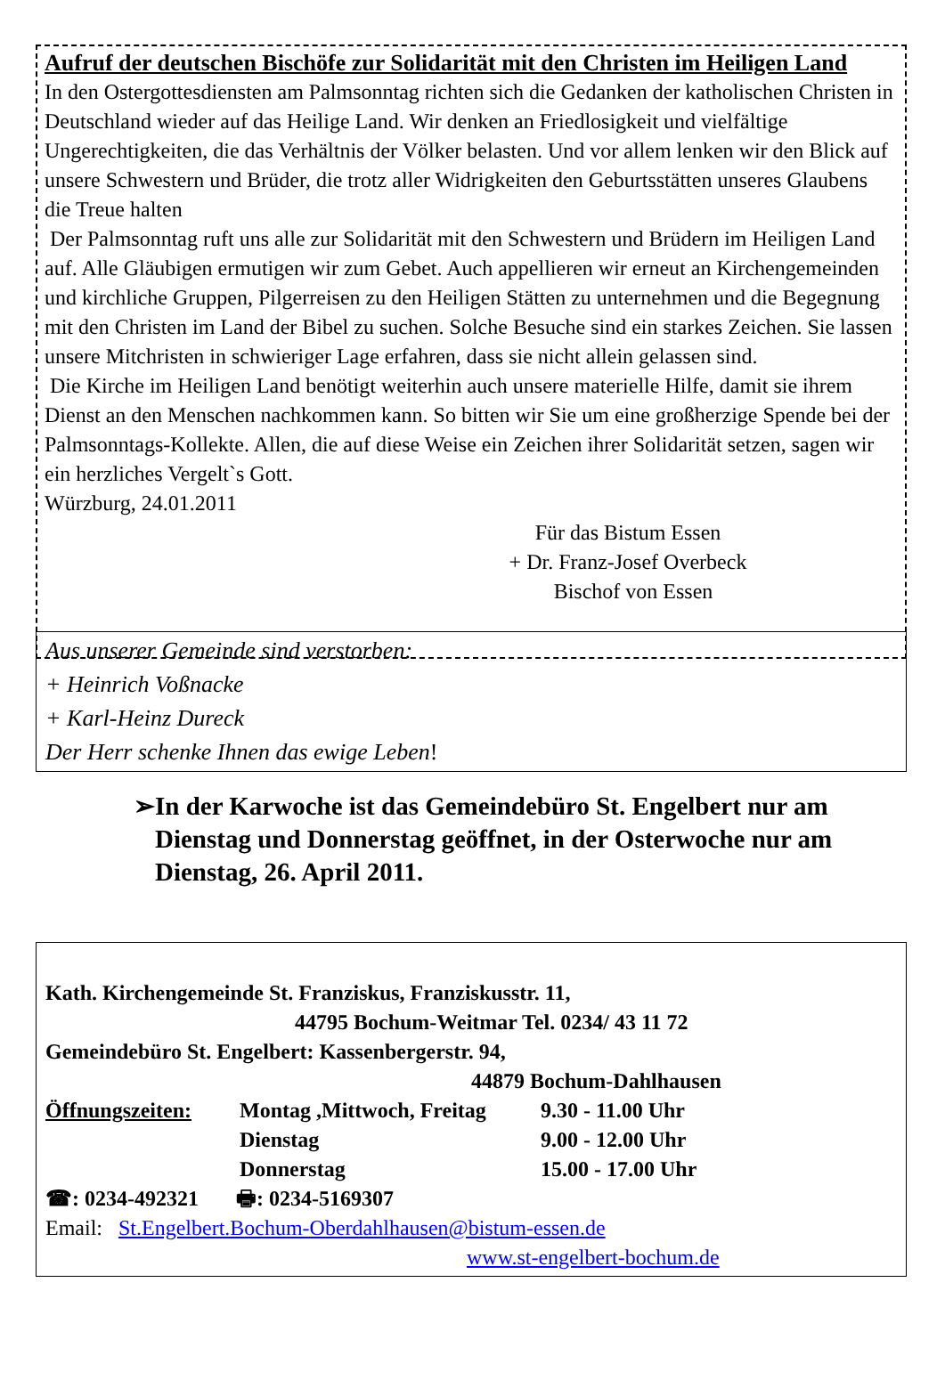Aufruf der deutschen Bischöfe zur Solidarität mit den Christen im Heiligen Land
In den Ostergottesdiensten am Palmsonntag richten sich die Gedanken der katholischen Christen in Deutschland wieder auf das Heilige Land. Wir denken an Friedlosigkeit und vielfältige Ungerechtigkeiten, die das Verhältnis der Völker belasten. Und vor allem lenken wir den Blick auf unsere Schwestern und Brüder, die trotz aller Widrigkeiten den Geburtsstätten unseres Glaubens die Treue halten
Der Palmsonntag ruft uns alle zur Solidarität mit den Schwestern und Brüdern im Heiligen Land auf. Alle Gläubigen ermutigen wir zum Gebet. Auch appellieren wir erneut an Kirchengemeinden und kirchliche Gruppen, Pilgerreisen zu den Heiligen Stätten zu unternehmen und die Begegnung mit den Christen im Land der Bibel zu suchen. Solche Besuche sind ein starkes Zeichen. Sie lassen unsere Mitchristen in schwieriger Lage erfahren, dass sie nicht allein gelassen sind.
Die Kirche im Heiligen Land benötigt weiterhin auch unsere materielle Hilfe, damit sie ihrem Dienst an den Menschen nachkommen kann. So bitten wir Sie um eine großherzige Spende bei der Palmsonntags-Kollekte. Allen, die auf diese Weise ein Zeichen ihrer Solidarität setzen, sagen wir ein herzliches Vergelt`s Gott.
Würzburg, 24.01.2011
Für das Bistum Essen
+ Dr. Franz-Josef Overbeck
Bischof von Essen
Aus unserer Gemeinde sind verstorben:
+ Heinrich Voßnacke
+ Karl-Heinz Dureck
Der Herr schenke Ihnen das ewige Leben!
➢ In der Karwoche ist das Gemeindebüro St. Engelbert nur am Dienstag und Donnerstag geöffnet, in der Osterwoche nur am Dienstag, 26. April 2011.
Kath. Kirchengemeinde St. Franziskus, Franziskusstr. 11,
44795 Bochum-Weitmar Tel. 0234/ 43 11 72
Gemeindebüro St. Engelbert: Kassenbergerstr. 94,
44879 Bochum-Dahlhausen
Öffnungszeiten: Montag ,Mittwoch, Freitag 9.30 - 11.00 Uhr Dienstag 9.00 - 12.00 Uhr Donnerstag 15.00 - 17.00 Uhr
☎: 0234-492321 🖶: 0234-5169307
Email: St.Engelbert.Bochum-Oberdahlhausen@bistum-essen.de
www.st-engelbert-bochum.de